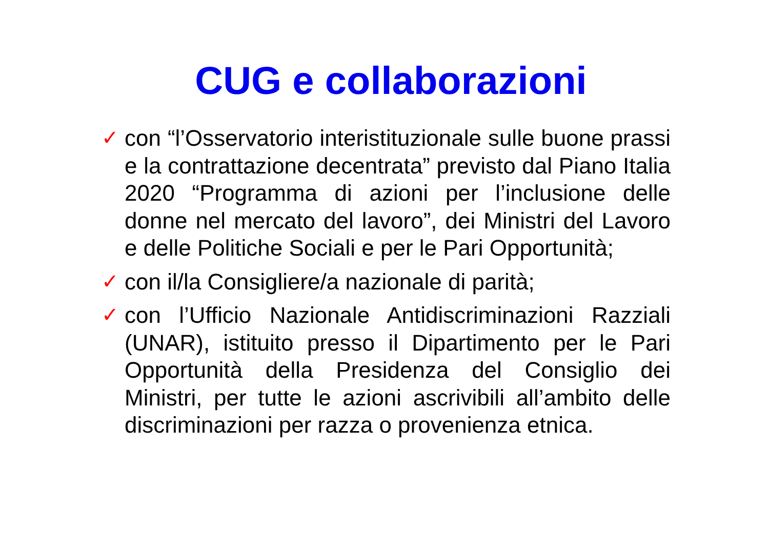CUG e collaborazioni
✓ con “l’Osservatorio interistituzionale sulle buone prassi e la contrattazione decentrata” previsto dal Piano Italia 2020 “Programma di azioni per l’inclusione delle donne nel mercato del lavoro”, dei Ministri del Lavoro e delle Politiche Sociali e per le Pari Opportunità;
✓ con il/la Consigliere/a nazionale di parità;
✓ con l’Ufficio Nazionale Antidiscriminazioni Razziali (UNAR), istituito presso il Dipartimento per le Pari Opportunità della Presidenza del Consiglio dei Ministri, per tutte le azioni ascrivibili all’ambito delle discriminazioni per razza o provenienza etnica.